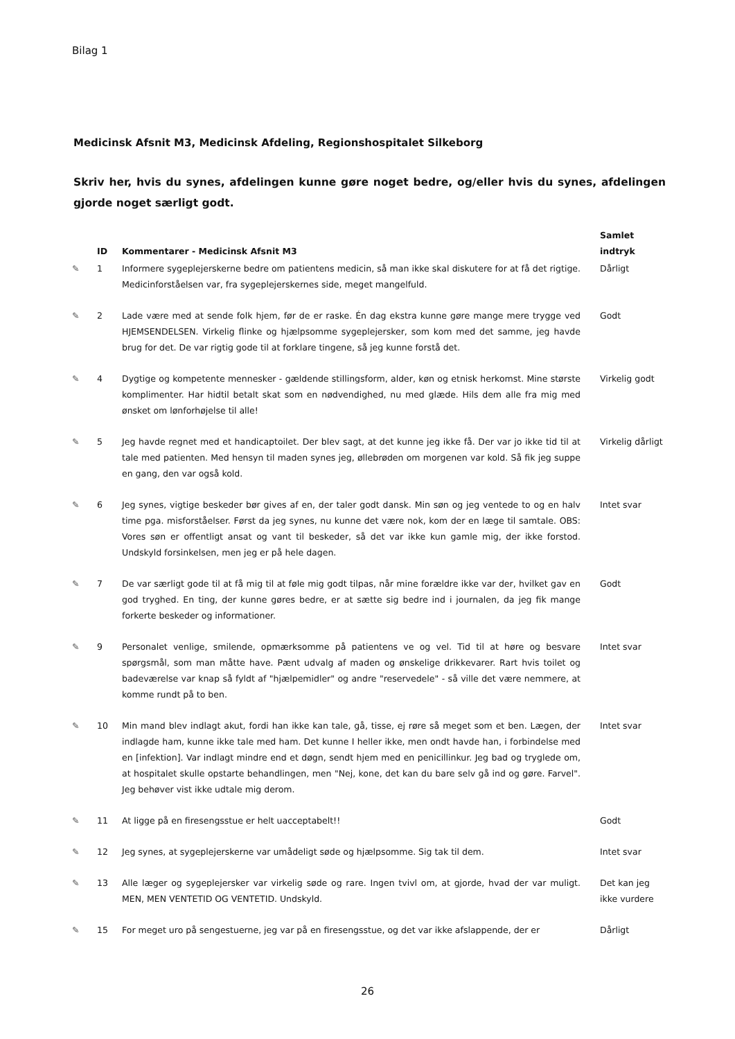Bilag 1
Medicinsk Afsnit M3, Medicinsk Afdeling, Regionshospitalet Silkeborg
Skriv her, hvis du synes, afdelingen kunne gøre noget bedre, og/eller hvis du synes, afdelingen gjorde noget særligt godt.
| | ID | Kommentarer - Medicinsk Afsnit M3 | Samlet indtryk |
| --- | --- | --- | --- |
| ✎ | 1 | Informere sygeplejerskerne bedre om patientens medicin, så man ikke skal diskutere for at få det rigtige. Medicinforståelsen var, fra sygeplejerskernes side, meget mangelfuld. | Dårligt |
| ✎ | 2 | Lade være med at sende folk hjem, før de er raske. Én dag ekstra kunne gøre mange mere trygge ved HJEMSENDELSEN. Virkelig flinke og hjælpsomme sygeplejersker, som kom med det samme, jeg havde brug for det. De var rigtig gode til at forklare tingene, så jeg kunne forstå det. | Godt |
| ✎ | 4 | Dygtige og kompetente mennesker - gældende stillingsform, alder, køn og etnisk herkomst. Mine største komplimenter. Har hidtil betalt skat som en nødvendighed, nu med glæde. Hils dem alle fra mig med ønsket om lønforhøjelse til alle! | Virkelig godt |
| ✎ | 5 | Jeg havde regnet med et handicaptoilet. Der blev sagt, at det kunne jeg ikke få. Der var jo ikke tid til at tale med patienten. Med hensyn til maden synes jeg, øllebrøden om morgenen var kold. Så fik jeg suppe en gang, den var også kold. | Virkelig dårligt |
| ✎ | 6 | Jeg synes, vigtige beskeder bør gives af en, der taler godt dansk. Min søn og jeg ventede to og en halv time pga. misforståelser. Først da jeg synes, nu kunne det være nok, kom der en læge til samtale. OBS: Vores søn er offentligt ansat og vant til beskeder, så det var ikke kun gamle mig, der ikke forstod. Undskyld forsinkelsen, men jeg er på hele dagen. | Intet svar |
| ✎ | 7 | De var særligt gode til at få mig til at føle mig godt tilpas, når mine forældre ikke var der, hvilket gav en god tryghed. En ting, der kunne gøres bedre, er at sætte sig bedre ind i journalen, da jeg fik mange forkerte beskeder og informationer. | Godt |
| ✎ | 9 | Personalet venlige, smilende, opmærksomme på patientens ve og vel. Tid til at høre og besvare spørgsmål, som man måtte have. Pænt udvalg af maden og ønskelige drikkevarer. Rart hvis toilet og badeværelse var knap så fyldt af "hjælpemidler" og andre "reservedele" - så ville det være nemmere, at komme rundt på to ben. | Intet svar |
| ✎ | 10 | Min mand blev indlagt akut, fordi han ikke kan tale, gå, tisse, ej røre så meget som et ben. Lægen, der indlagde ham, kunne ikke tale med ham. Det kunne I heller ikke, men ondt havde han, i forbindelse med en [infektion]. Var indlagt mindre end et døgn, sendt hjem med en penicillinkur. Jeg bad og tryglede om, at hospitalet skulle opstarte behandlingen, men "Nej, kone, det kan du bare selv gå ind og gøre. Farvel". Jeg behøver vist ikke udtale mig derom. | Intet svar |
| ✎ | 11 | At ligge på en firesengsstue er helt uacceptabelt!! | Godt |
| ✎ | 12 | Jeg synes, at sygeplejerskerne var umådeligt søde og hjælpsomme. Sig tak til dem. | Intet svar |
| ✎ | 13 | Alle læger og sygeplejersker var virkelig søde og rare. Ingen tvivl om, at gjorde, hvad der var muligt. MEN, MEN VENTETID OG VENTETID. Undskyld. | Det kan jeg ikke vurdere |
| ✎ | 15 | For meget uro på sengestuerne, jeg var på en firesengsstue, og det var ikke afslappende, der er | Dårligt |
26